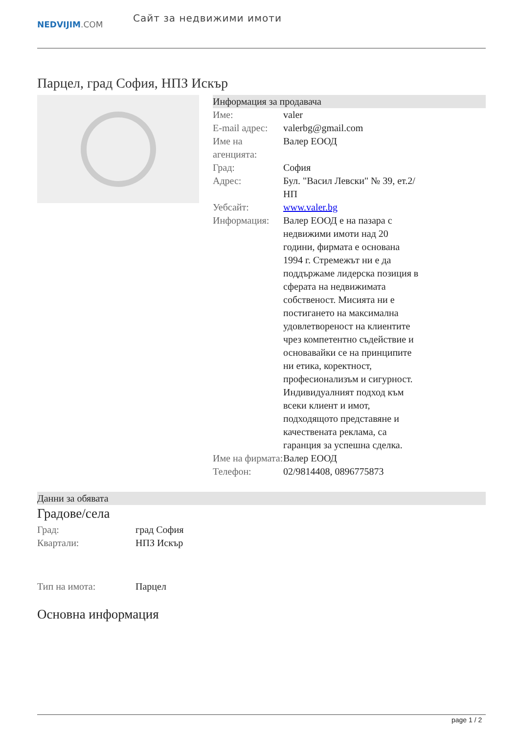NEDVIJIM.COM
Сайт за недвижими имоти
Парцел, град София, НПЗ Искър
Информация за продавача
| Име: | valer |
| E-mail адрес: | valerbg@gmail.com |
| Име на агенцията: | Валер ЕООД |
| Град: | София |
| Адрес: | Бул. "Васил Левски" № 39, ет.2/НП |
| Уебсайт: | www.valer.bg |
| Информация: | Валер ЕООД е на пазара с недвижими имоти над 20 години, фирмата е основана 1994 г. Стремежът ни е да поддържаме лидерска позиция в сферата на недвижимата собственост. Мисията ни е постигането на максимална удовлетвореност на клиентите чрез компетентно съдействие и основавайки се на принципите ни етика, коректност, професионализъм и сигурност. Индивидуалният подход към всеки клиент и имот, подходящото представяне и качествената реклама, са гаранция за успешна сделка. |
| Име на фирмата: | Валер ЕООД |
| Телефон: | 02/9814408, 0896775873 |
Данни за обявата
Градове/села
| Град: | град София |
| Квартали: | НПЗ Искър |
| Тип на имота: | Парцел |
Основна информация
page 1 / 2